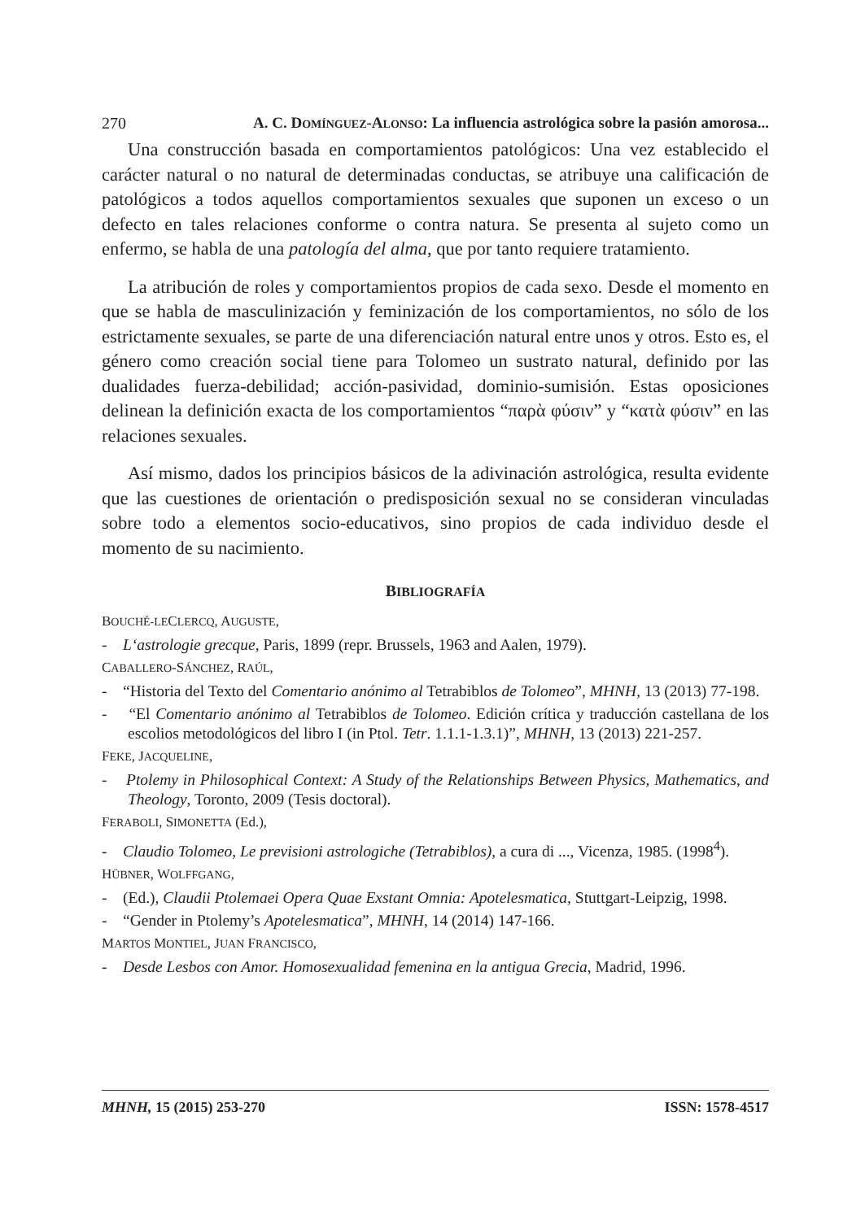270 A. C. DOMÍNGUEZ-ALONSO: La influencia astrológica sobre la pasión amorosa...
Una construcción basada en comportamientos patológicos: Una vez establecido el carácter natural o no natural de determinadas conductas, se atribuye una calificación de patológicos a todos aquellos comportamientos sexuales que suponen un exceso o un defecto en tales relaciones conforme o contra natura. Se presenta al sujeto como un enfermo, se habla de una patología del alma, que por tanto requiere tratamiento.
La atribución de roles y comportamientos propios de cada sexo. Desde el momento en que se habla de masculinización y feminización de los comportamientos, no sólo de los estrictamente sexuales, se parte de una diferenciación natural entre unos y otros. Esto es, el género como creación social tiene para Tolomeo un sustrato natural, definido por las dualidades fuerza-debilidad; acción-pasividad, dominio-sumisión. Estas oposiciones delinean la definición exacta de los comportamientos “παρὰ φύσιν” y “κατὰ φύσιν” en las relaciones sexuales.
Así mismo, dados los principios básicos de la adivinación astrológica, resulta evidente que las cuestiones de orientación o predisposición sexual no se consideran vinculadas sobre todo a elementos socio-educativos, sino propios de cada individuo desde el momento de su nacimiento.
BIBLIOGRAFÍA
BOUCHÉ-LECLERCQ, AUGUSTE,
- L‘astrologie grecque, Paris, 1899 (repr. Brussels, 1963 and Aalen, 1979).
CABALLERO-SÁNCHEZ, RAÚL,
- “Historia del Texto del Comentario anónimo al Tetrabiblos de Tolomeo”, MHNH, 13 (2013) 77-198.
- “El Comentario anónimo al Tetrabiblos de Tolomeo. Edición crítica y traducción castellana de los escolios metodológicos del libro I (in Ptol. Tetr. 1.1.1-1.3.1)”, MHNH, 13 (2013) 221-257.
FEKE, JACQUELINE,
- Ptolemy in Philosophical Context: A Study of the Relationships Between Physics, Mathematics, and Theology, Toronto, 2009 (Tesis doctoral).
FERABOLI, SIMONETTA (Ed.),
- Claudio Tolomeo, Le previsioni astrologiche (Tetrabiblos), a cura di ..., Vicenza, 1985. (1998<sup>4</sup>).
HÜBNER, WOLFFGANG,
- (Ed.), Claudii Ptolemaei Opera Quae Exstant Omnia: Apotelesmatica, Stuttgart-Leipzig, 1998.
- “Gender in Ptolemy’s Apotelesmatica”, MHNH, 14 (2014) 147-166.
MARTOS MONTIEL, JUAN FRANCISCO,
- Desde Lesbos con Amor. Homosexualidad femenina en la antigua Grecia, Madrid, 1996.
MHNH, 15 (2015) 253-270 ISSN: 1578-4517